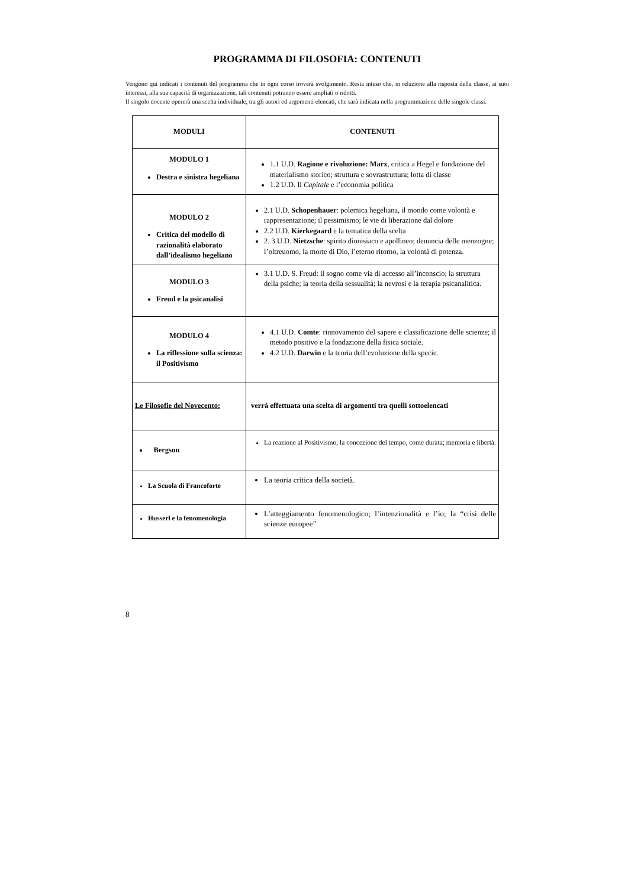PROGRAMMA DI FILOSOFIA: CONTENUTI
Vengono qui indicati i contenuti del programma che in ogni corso troverà svolgimento. Resta inteso che, in relazione alla risposta della classe, ai suoi interessi, alla sua capacità di organizzazione, tali contenuti potranno essere ampliati o ridotti.
Il singolo docente opererà una scelta individuale, tra gli autori ed argomenti elencati, che sarà indicata nella programmazione delle singole classi.
| MODULI | CONTENUTI |
| --- | --- |
| MODULO 1 Destra e sinistra hegeliana | 1.1 U.D. Ragione e rivoluzione: Marx , critica a Hegel e fondazione del materialismo storico; struttura e sovrastruttura; lotta di classe 1.2 U.D. Il Capitale e l’economia politica |
| MODULO 2 Critica del modello di razionalità elaborato dall’idealismo hegeliano | 2.1 U.D. Schopenhauer : polemica hegeliana, il mondo come volontà e rappresentazione; il pessimismo; le vie di liberazione dal dolore 2.2 U.D. Kierkegaard e la tematica della scelta 2. 3 U.D. Nietzsche : spirito dionisiaco e apollineo; denuncia delle menzogne; l’oltreuomo, la morte di Dio, l’eterno ritorno, la volontà di potenza. |
| MODULO 3 Freud e la psicanalisi | 3.1 U.D. S. Freud: il sogno come via di accesso all’inconscio; la struttura della psiche; la teoria della sessualità; la nevrosi e la terapia psicanalitica. |
| MODULO 4 La riflessione sulla scienza: il Positivismo | 4.1 U.D. Comte : rinnovamento del sapere e classificazione delle scienze; il metodo positivo e la fondazione della fisica sociale. 4.2 U.D. Darwin e la teoria dell’evoluzione della specie. |
| Le Filosofie del Novecento: | verrà effettuata una scelta di argomenti tra quelli sottoelencati |
| Bergson | La reazione al Positivismo, la concezione del tempo, come durata; memoria e libertà. |
| La Scuola di Francoforte | La teoria critica della società. |
| Husserl e la fenomenologia | L’atteggiamento fenomenologico; l’intenzionalità e l’io; la “crisi delle scienze europee” |
8